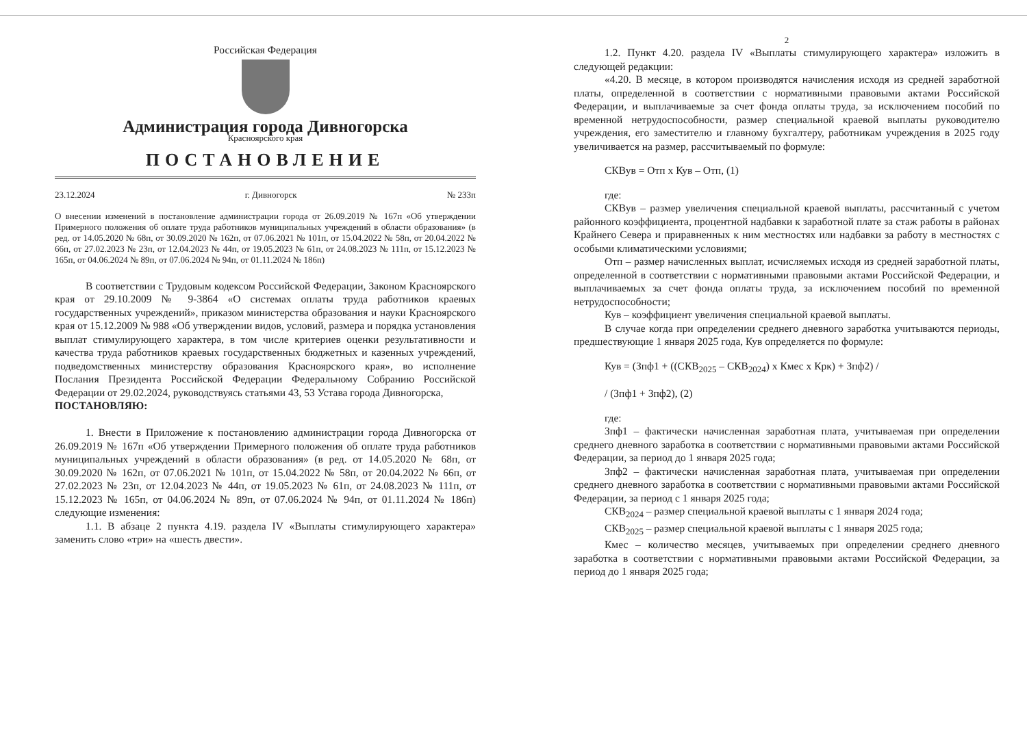Российская Федерация
Администрация города Дивногорска
Красноярского края
ПОСТАНОВЛЕНИЕ
23.12.2024 г. Дивногорск № 233п
О внесении изменений в постановление администрации города от 26.09.2019 № 167п «Об утверждении Примерного положения об оплате труда работников муниципальных учреждений в области образования» (в ред. от 14.05.2020 № 68п, от 30.09.2020 № 162п, от 07.06.2021 № 101п, от 15.04.2022 № 58п, от 20.04.2022 № 66п, от 27.02.2023 № 23п, от 12.04.2023 № 44п, от 19.05.2023 № 61п, от 24.08.2023 № 111п, от 15.12.2023 № 165п, от 04.06.2024 № 89п, от 07.06.2024 № 94п, от 01.11.2024 № 186п)
В соответствии с Трудовым кодексом Российской Федерации, Законом Красноярского края от 29.10.2009 № 9-3864 «О системах оплаты труда работников краевых государственных учреждений», приказом министерства образования и науки Красноярского края от 15.12.2009 № 988 «Об утверждении видов, условий, размера и порядка установления выплат стимулирующего характера, в том числе критериев оценки результативности и качества труда работников краевых государственных бюджетных и казенных учреждений, подведомственных министерству образования Красноярского края», во исполнение Послания Президента Российской Федерации Федеральному Собранию Российской Федерации от 29.02.2024, руководствуясь статьями 43, 53 Устава города Дивногорска,
ПОСТАНОВЛЯЮ:
1. Внести в Приложение к постановлению администрации города Дивногорска от 26.09.2019 № 167п «Об утверждении Примерного положения об оплате труда работников муниципальных учреждений в области образования» (в ред. от 14.05.2020 № 68п, от 30.09.2020 № 162п, от 07.06.2021 № 101п, от 15.04.2022 № 58п, от 20.04.2022 № 66п, от 27.02.2023 № 23п, от 12.04.2023 № 44п, от 19.05.2023 № 61п, от 24.08.2023 № 111п, от 15.12.2023 № 165п, от 04.06.2024 № 89п, от 07.06.2024 № 94п, от 01.11.2024 № 186п) следующие изменения:
1.1. В абзаце 2 пункта 4.19. раздела IV «Выплаты стимулирующего характера» заменить слово «три» на «шесть двести».
2
1.2. Пункт 4.20. раздела IV «Выплаты стимулирующего характера» изложить в следующей редакции:
«4.20. В месяце, в котором производятся начисления исходя из средней заработной платы, определенной в соответствии с нормативными правовыми актами Российской Федерации, и выплачиваемые за счет фонда оплаты труда, за исключением пособий по временной нетрудоспособности, размер специальной краевой выплаты руководителю учреждения, его заместителю и главному бухгалтеру, работникам учреждения в 2025 году увеличивается на размер, рассчитываемый по формуле:
СКВув = Отп х Кув – Отп, (1)
где:
СКВув – размер увеличения специальной краевой выплаты, рассчитанный с учетом районного коэффициента, процентной надбавки к заработной плате за стаж работы в районах Крайнего Севера и приравненных к ним местностях или надбавки за работу в местностях с особыми климатическими условиями;
Отп – размер начисленных выплат, исчисляемых исходя из средней заработной платы, определенной в соответствии с нормативными правовыми актами Российской Федерации, и выплачиваемых за счет фонда оплаты труда, за исключением пособий по временной нетрудоспособности;
Кув – коэффициент увеличения специальной краевой выплаты.
В случае когда при определении среднего дневного заработка учитываются периоды, предшествующие 1 января 2025 года, Кув определяется по формуле:
Кув = (Зпф1 + ((СКВ<sub>2025</sub> – СКВ<sub>2024</sub>) х Кмес х Крк) + Зпф2) /
/ (Зпф1 + Зпф2), (2)
где:
Зпф1 – фактически начисленная заработная плата, учитываемая при определении среднего дневного заработка в соответствии с нормативными правовыми актами Российской Федерации, за период до 1 января 2025 года;
Зпф2 – фактически начисленная заработная плата, учитываемая при определении среднего дневного заработка в соответствии с нормативными правовыми актами Российской Федерации, за период с 1 января 2025 года;
СКВ<sub>2024</sub> – размер специальной краевой выплаты с 1 января 2024 года;
СКВ<sub>2025</sub> – размер специальной краевой выплаты с 1 января 2025 года;
Кмес – количество месяцев, учитываемых при определении среднего дневного заработка в соответствии с нормативными правовыми актами Российской Федерации, за период до 1 января 2025 года;